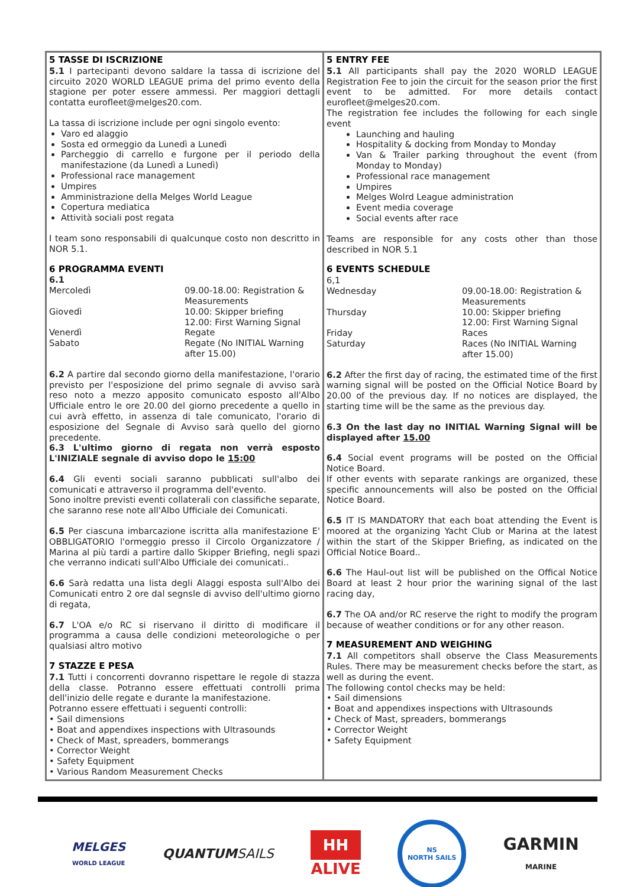| 5 TASSE DI ISCRIZIONE 5.1 I partecipanti devono saldare la tassa di iscrizione del circuito 2020 WORLD LEAGUE prima del primo evento della stagione per poter essere ammessi. Per maggiori dettagli contatta eurofleet@melges20.com. La tassa di iscrizione include per ogni singolo evento: Varo ed alaggio Sosta ed ormeggio da Lunedì a Lunedì Parcheggio di carrello e furgone per il periodo della manifestazione (da Lunedì a Lunedì) Professional race management Umpires Amministrazione della Melges World League Copertura mediatica Attività sociali post regata I team sono responsabili di qualcunque costo non descritto in NOR 5.1. 6 PROGRAMMA EVENTI 6.1 / Mercoledì / 09.00-18.00: Registration & Measurements / / Giovedì / 10.00: Skipper briefing 12.00: First Warning Signal / / Venerdì / Regate / / Sabato / Regate (No INITIAL Warning after 15.00) / 6.2 A partire dal secondo giorno della manifestazione, l'orario previsto per l'esposizione del primo segnale di avviso sarà reso noto a mezzo apposito comunicato esposto all'Albo Ufficiale entro le ore 20.00 del giorno precedente a quello in cui avrà effetto, in assenza di tale comunicato, l'orario di esposizione del Segnale di Avviso sarà quello del giorno precedente. 6.3 L'ultimo giorno di regata non verrà esposto L'INIZIALE segnale di avviso dopo le 15:00 6.4 Gli eventi sociali saranno pubblicati sull'albo dei comunicati e attraverso il programma dell'evento. Sono inoltre previsti eventi collaterali con classifiche separate, che saranno rese note all'Albo Ufficiale dei Comunicati. 6.5 Per ciascuna imbarcazione iscritta alla manifestazione E' OBBLIGATORIO l'ormeggio presso il Circolo Organizzatore / Marina al più tardi a partire dallo Skipper Briefing, negli spazi che verranno indicati sull'Albo Ufficiale dei comunicati.. 6.6 Sarà redatta una lista degli Alaggi esposta sull'Albo dei Comunicati entro 2 ore dal segnsle di avviso dell'ultimo giorno di regata, 6.7 L'OA e/o RC si riservano il diritto di modificare il programma a causa delle condizioni meteorologiche o per qualsiasi altro motivo 7 STAZZE E PESA 7.1 Tutti i concorrenti dovranno rispettare le regole di stazza della classe. Potranno essere effettuati controlli prima dell'inizio delle regate e durante la manifestazione. Potranno essere effettuati i seguenti controlli: • Sail dimensions • Boat and appendixes inspections with Ultrasounds • Check of Mast, spreaders, bommerangs • Corrector Weight • Safety Equipment • Various Random Measurement Checks | 5 ENTRY FEE 5.1 All participants shall pay the 2020 WORLD LEAGUE Registration Fee to join the circuit for the season prior the first event to be admitted. For more details contact eurofleet@melges20.com. The registration fee includes the following for each single event Launching and hauling Hospitality & docking from Monday to Monday Van & Trailer parking throughout the event (from Monday to Monday) Professional race management Umpires Melges Wolrd League administration Event media coverage Social events after race Teams are responsible for any costs other than those described in NOR 5.1 6 EVENTS SCHEDULE 6,1 / Wednesday / 09.00-18.00: Registration & Measurements / / Thursday / 10.00: Skipper briefing 12.00: First Warning Signal / / Friday / Races / / Saturday / Races (No INITIAL Warning after 15.00) / 6.2 After the first day of racing, the estimated time of the first warning signal will be posted on the Official Notice Board by 20.00 of the previous day. If no notices are displayed, the starting time will be the same as the previous day. 6.3 On the last day no INITIAL Warning Signal will be displayed after 15.00 6.4 Social event programs will be posted on the Official Notice Board. If other events with separate rankings are organized, these specific announcements will also be posted on the Official Notice Board. 6.5 IT IS MANDATORY that each boat attending the Event is moored at the organizing Yacht Club or Marina at the latest within the start of the Skipper Briefing, as indicated on the Official Notice Board.. 6.6 The Haul-out list will be published on the Offical Notice Board at least 2 hour prior the warining signal of the last racing day, 6.7 The OA and/or RC reserve the right to modify the program because of weather conditions or for any other reason. 7 MEASUREMENT AND WEIGHING 7.1 All competitors shall observe the Class Measurements Rules. There may be measurement checks before the start, as well as during the event. The following contol checks may be held: • Sail dimensions • Boat and appendixes inspections with Ultrasounds • Check of Mast, spreaders, bommerangs • Corrector Weight • Safety Equipment |
MELGES
WORLD LEAGUE
QUANTUMSAILS
HH
ALIVE
NS
NORTH SAILS
GARMIN
MARINE